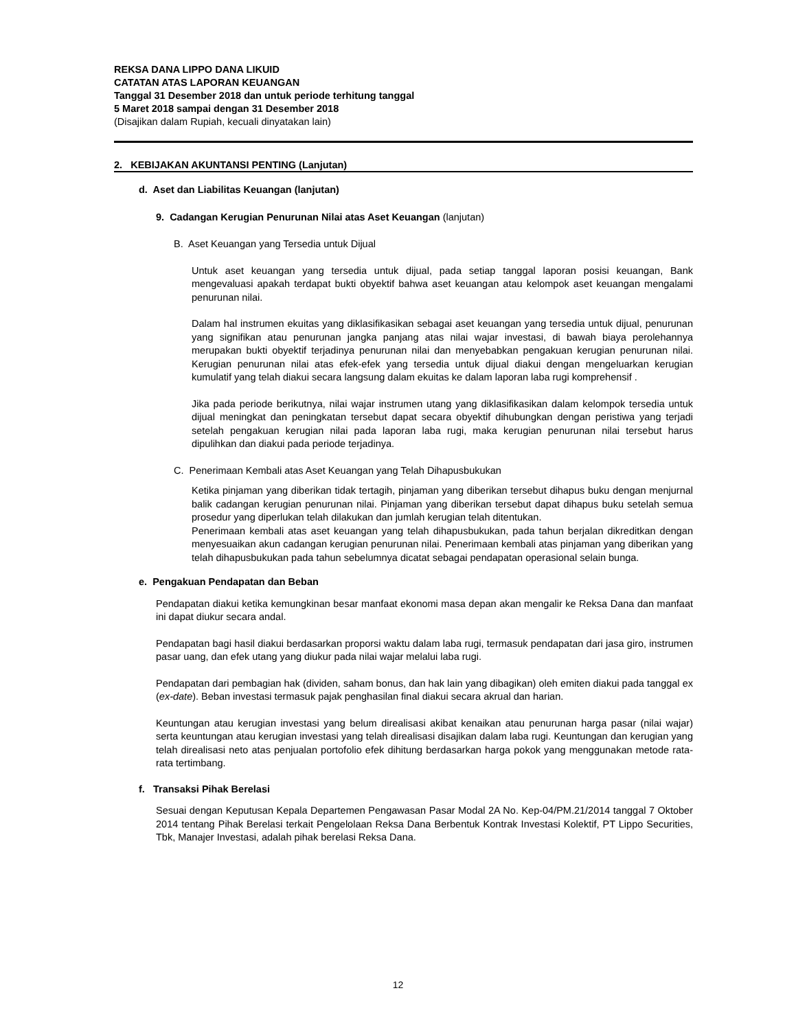REKSA DANA LIPPO DANA LIKUID
CATATAN ATAS LAPORAN KEUANGAN
Tanggal 31 Desember 2018 dan untuk periode terhitung tanggal
5 Maret 2018 sampai dengan 31 Desember 2018
(Disajikan dalam Rupiah, kecuali dinyatakan lain)
2. KEBIJAKAN AKUNTANSI PENTING (Lanjutan)
d. Aset dan Liabilitas Keuangan (lanjutan)
9. Cadangan Kerugian Penurunan Nilai atas Aset Keuangan (lanjutan)
B. Aset Keuangan yang Tersedia untuk Dijual
Untuk aset keuangan yang tersedia untuk dijual, pada setiap tanggal laporan posisi keuangan, Bank mengevaluasi apakah terdapat bukti obyektif bahwa aset keuangan atau kelompok aset keuangan mengalami penurunan nilai.
Dalam hal instrumen ekuitas yang diklasifikasikan sebagai aset keuangan yang tersedia untuk dijual, penurunan yang signifikan atau penurunan jangka panjang atas nilai wajar investasi, di bawah biaya perolehannya merupakan bukti obyektif terjadinya penurunan nilai dan menyebabkan pengakuan kerugian penurunan nilai. Kerugian penurunan nilai atas efek-efek yang tersedia untuk dijual diakui dengan mengeluarkan kerugian kumulatif yang telah diakui secara langsung dalam ekuitas ke dalam laporan laba rugi komprehensif .
Jika pada periode berikutnya, nilai wajar instrumen utang yang diklasifikasikan dalam kelompok tersedia untuk dijual meningkat dan peningkatan tersebut dapat secara obyektif dihubungkan dengan peristiwa yang terjadi setelah pengakuan kerugian nilai pada laporan laba rugi, maka kerugian penurunan nilai tersebut harus dipulihkan dan diakui pada periode terjadinya.
C. Penerimaan Kembali atas Aset Keuangan yang Telah Dihapusbukukan
Ketika pinjaman yang diberikan tidak tertagih, pinjaman yang diberikan tersebut dihapus buku dengan menjurnal balik cadangan kerugian penurunan nilai. Pinjaman yang diberikan tersebut dapat dihapus buku setelah semua prosedur yang diperlukan telah dilakukan dan jumlah kerugian telah ditentukan.
Penerimaan kembali atas aset keuangan yang telah dihapusbukukan, pada tahun berjalan dikreditkan dengan menyesuaikan akun cadangan kerugian penurunan nilai. Penerimaan kembali atas pinjaman yang diberikan yang telah dihapusbukukan pada tahun sebelumnya dicatat sebagai pendapatan operasional selain bunga.
e. Pengakuan Pendapatan dan Beban
Pendapatan diakui ketika kemungkinan besar manfaat ekonomi masa depan akan mengalir ke Reksa Dana dan manfaat ini dapat diukur secara andal.
Pendapatan bagi hasil diakui berdasarkan proporsi waktu dalam laba rugi, termasuk pendapatan dari jasa giro, instrumen pasar uang, dan efek utang yang diukur pada nilai wajar melalui laba rugi.
Pendapatan dari pembagian hak (dividen, saham bonus, dan hak lain yang dibagikan) oleh emiten diakui pada tanggal ex (ex-date). Beban investasi termasuk pajak penghasilan final diakui secara akrual dan harian.
Keuntungan atau kerugian investasi yang belum direalisasi akibat kenaikan atau penurunan harga pasar (nilai wajar) serta keuntungan atau kerugian investasi yang telah direalisasi disajikan dalam laba rugi. Keuntungan dan kerugian yang telah direalisasi neto atas penjualan portofolio efek dihitung berdasarkan harga pokok yang menggunakan metode rata-rata tertimbang.
f. Transaksi Pihak Berelasi
Sesuai dengan Keputusan Kepala Departemen Pengawasan Pasar Modal 2A No. Kep-04/PM.21/2014 tanggal 7 Oktober 2014 tentang Pihak Berelasi terkait Pengelolaan Reksa Dana Berbentuk Kontrak Investasi Kolektif, PT Lippo Securities, Tbk, Manajer Investasi, adalah pihak berelasi Reksa Dana.
12